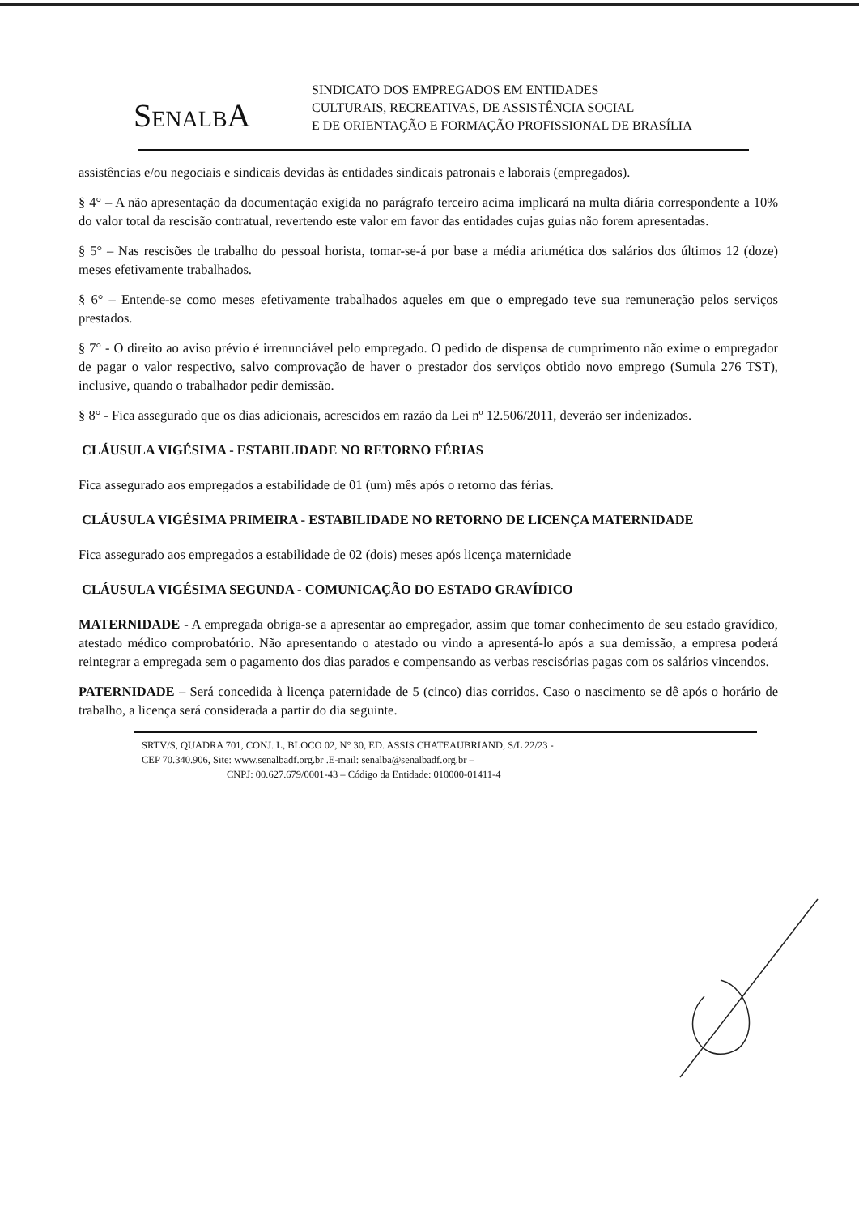SENALBA
SINDICATO DOS EMPREGADOS EM ENTIDADES
CULTURAIS, RECREATIVAS, DE ASSISTÊNCIA SOCIAL
E DE ORIENTAÇÃO E FORMAÇÃO PROFISSIONAL DE BRASÍLIA
assistências e/ou negociais e sindicais devidas às entidades sindicais patronais e laborais (empregados).
§ 4° – A não apresentação da documentação exigida no parágrafo terceiro acima implicará na multa diária correspondente a 10% do valor total da rescisão contratual, revertendo este valor em favor das entidades cujas guias não forem apresentadas.
§ 5° – Nas rescisões de trabalho do pessoal horista, tomar-se-á por base a média aritmética dos salários dos últimos 12 (doze) meses efetivamente trabalhados.
§ 6° – Entende-se como meses efetivamente trabalhados aqueles em que o empregado teve sua remuneração pelos serviços prestados.
§ 7° - O direito ao aviso prévio é irrenunciável pelo empregado. O pedido de dispensa de cumprimento não exime o empregador de pagar o valor respectivo, salvo comprovação de haver o prestador dos serviços obtido novo emprego (Sumula 276 TST), inclusive, quando o trabalhador pedir demissão.
§ 8° - Fica assegurado que os dias adicionais, acrescidos em razão da Lei nº 12.506/2011, deverão ser indenizados.
CLÁUSULA VIGÉSIMA - ESTABILIDADE NO RETORNO FÉRIAS
Fica assegurado aos empregados a estabilidade de 01 (um) mês após o retorno das férias.
CLÁUSULA VIGÉSIMA PRIMEIRA - ESTABILIDADE NO RETORNO DE LICENÇA MATERNIDADE
Fica assegurado aos empregados a estabilidade de 02 (dois) meses após licença maternidade
CLÁUSULA VIGÉSIMA SEGUNDA - COMUNICAÇÃO DO ESTADO GRAVÍDICO
MATERNIDADE - A empregada obriga-se a apresentar ao empregador, assim que tomar conhecimento de seu estado gravídico, atestado médico comprobatório. Não apresentando o atestado ou vindo a apresentá-lo após a sua demissão, a empresa poderá reintegrar a empregada sem o pagamento dos dias parados e compensando as verbas rescisórias pagas com os salários vincendos.
PATERNIDADE – Será concedida à licença paternidade de 5 (cinco) dias corridos. Caso o nascimento se dê após o horário de trabalho, a licença será considerada a partir do dia seguinte.
SRTV/S, QUADRA 701, CONJ. L, BLOCO 02, N° 30, ED. ASSIS CHATEAUBRIAND, S/L 22/23 -
CEP 70.340.906, Site: www.senalbadf.org.br .E-mail: senalba@senalbadf.org.br –
CNPJ: 00.627.679/0001-43 – Código da Entidade: 010000-01411-4